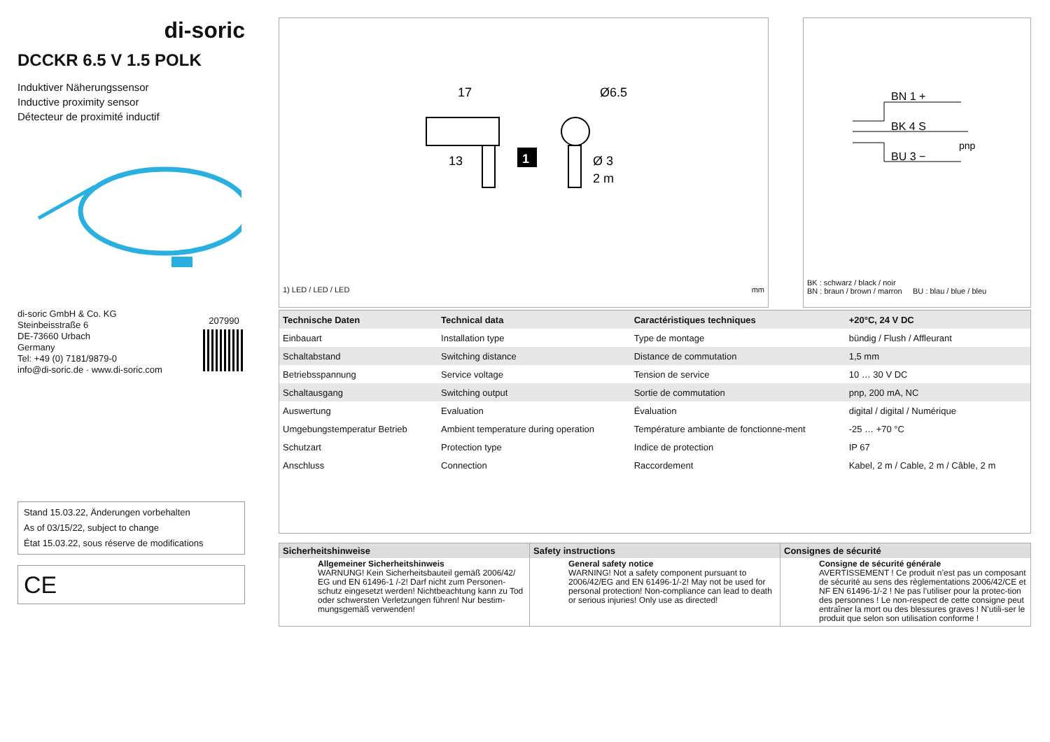di-soric
DCCKR 6.5 V 1.5 POLK
Induktiver Näherungssensor
Inductive proximity sensor
Détecteur de proximité inductif
di-soric GmbH & Co. KG
Steinbeisstraße 6
DE-73660 Urbach
Germany
Tel: +49 (0) 7181/9879-0
info@di-soric.de · www.di-soric.com
207990
Stand 15.03.22, Änderungen vorbehalten
As of 03/15/22, subject to change
État 15.03.22, sous réserve de modifications
CE
17
13
Ø6.5
Ø 3
2 m
1
1) LED / LED / LED mm
BN 1 +
BK 4 S
BU 3 −
pnp
BK : schwarz / black / noir
BN : braun / brown / marron BU : blau / blue / bleu
| Technische Daten | Technical data | Caractéristiques techniques | +20°C, 24 V DC |
| --- | --- | --- | --- |
| Einbauart | Installation type | Type de montage | bündig / Flush / Affleurant |
| Schaltabstand | Switching distance | Distance de commutation | 1,5 mm |
| Betriebsspannung | Service voltage | Tension de service | 10 … 30 V DC |
| Schaltausgang | Switching output | Sortie de commutation | pnp, 200 mA, NC |
| Auswertung | Evaluation | Évaluation | digital / digital / Numérique |
| Umgebungstemperatur Betrieb | Ambient temperature during operation | Température ambiante de fonctionne-ment | -25 … +70 °C |
| Schutzart | Protection type | Indice de protection | IP 67 |
| Anschluss | Connection | Raccordement | Kabel, 2 m / Cable, 2 m / Câble, 2 m |
Sicherheitshinweise
Allgemeiner Sicherheitshinweis
WARNUNG! Kein Sicherheitsbauteil gemäß 2006/42/ EG und EN 61496-1 /-2! Darf nicht zum Personen-schutz eingesetzt werden! Nichtbeachtung kann zu Tod oder schwersten Verletzungen führen! Nur bestim-mungsgemäß verwenden!
Safety instructions
General safety notice
WARNING! Not a safety component pursuant to 2006/42/EG and EN 61496-1/-2! May not be used for personal protection! Non-compliance can lead to death or serious injuries! Only use as directed!
Consignes de sécurité
Consigne de sécurité générale
AVERTISSEMENT ! Ce produit n’est pas un composant de sécurité au sens des règlementations 2006/42/CE et NF EN 61496-1/-2 ! Ne pas l’utiliser pour la protec-tion des personnes ! Le non-respect de cette consigne peut entraîner la mort ou des blessures graves ! N’utili-ser le produit que selon son utilisation conforme !